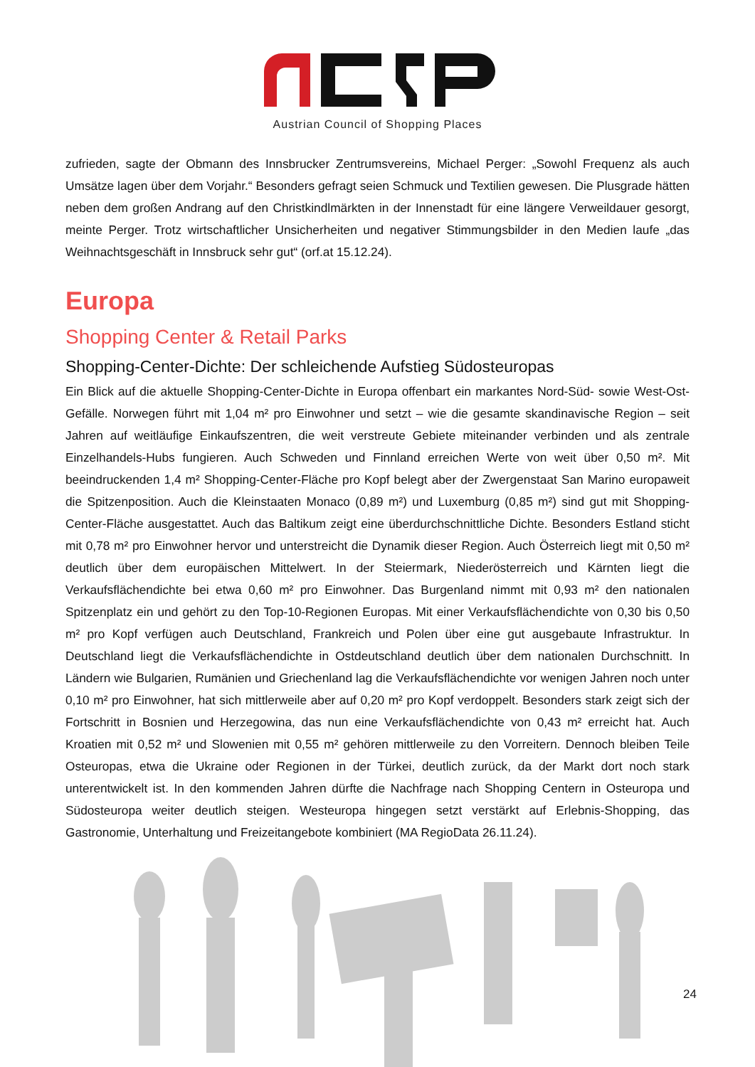Austrian Council of Shopping Places
zufrieden, sagte der Obmann des Innsbrucker Zentrumsvereins, Michael Perger: „Sowohl Frequenz als auch Umsätze lagen über dem Vorjahr.“ Besonders gefragt seien Schmuck und Textilien gewesen. Die Plusgrade hätten neben dem großen Andrang auf den Christkindlmärkten in der Innenstadt für eine längere Verweildauer gesorgt, meinte Perger. Trotz wirtschaftlicher Unsicherheiten und negativer Stimmungsbilder in den Medien laufe „das Weihnachtsgeschäft in Innsbruck sehr gut“ (orf.at 15.12.24).
Europa
Shopping Center & Retail Parks
Shopping-Center-Dichte: Der schleichende Aufstieg Südosteuropas
Ein Blick auf die aktuelle Shopping-Center-Dichte in Europa offenbart ein markantes Nord-Süd- sowie West-Ost-Gefälle. Norwegen führt mit 1,04 m² pro Einwohner und setzt – wie die gesamte skandinavische Region – seit Jahren auf weitläufige Einkaufszentren, die weit verstreute Gebiete miteinander verbinden und als zentrale Einzelhandels-Hubs fungieren. Auch Schweden und Finnland erreichen Werte von weit über 0,50 m². Mit beeindruckenden 1,4 m² Shopping-Center-Fläche pro Kopf belegt aber der Zwergenstaat San Marino europaweit die Spitzenposition. Auch die Kleinstaaten Monaco (0,89 m²) und Luxemburg (0,85 m²) sind gut mit Shopping-Center-Fläche ausgestattet. Auch das Baltikum zeigt eine überdurchschnittliche Dichte. Besonders Estland sticht mit 0,78 m² pro Einwohner hervor und unterstreicht die Dynamik dieser Region. Auch Österreich liegt mit 0,50 m² deutlich über dem europäischen Mittelwert. In der Steiermark, Niederösterreich und Kärnten liegt die Verkaufsflächendichte bei etwa 0,60 m² pro Einwohner. Das Burgenland nimmt mit 0,93 m² den nationalen Spitzenplatz ein und gehört zu den Top-10-Regionen Europas. Mit einer Verkaufsflächendichte von 0,30 bis 0,50 m² pro Kopf verfügen auch Deutschland, Frankreich und Polen über eine gut ausgebaute Infrastruktur. In Deutschland liegt die Verkaufsflächendichte in Ostdeutschland deutlich über dem nationalen Durchschnitt. In Ländern wie Bulgarien, Rumänien und Griechenland lag die Verkaufsflächendichte vor wenigen Jahren noch unter 0,10 m² pro Einwohner, hat sich mittlerweile aber auf 0,20 m² pro Kopf verdoppelt. Besonders stark zeigt sich der Fortschritt in Bosnien und Herzegowina, das nun eine Verkaufsflächendichte von 0,43 m² erreicht hat. Auch Kroatien mit 0,52 m² und Slowenien mit 0,55 m² gehören mittlerweile zu den Vorreitern. Dennoch bleiben Teile Osteuropas, etwa die Ukraine oder Regionen in der Türkei, deutlich zurück, da der Markt dort noch stark unterentwickelt ist. In den kommenden Jahren dürfte die Nachfrage nach Shopping Centern in Osteuropa und Südosteuropa weiter deutlich steigen. Westeuropa hingegen setzt verstärkt auf Erlebnis-Shopping, das Gastronomie, Unterhaltung und Freizeitangebote kombiniert (MA RegioData 26.11.24).
24